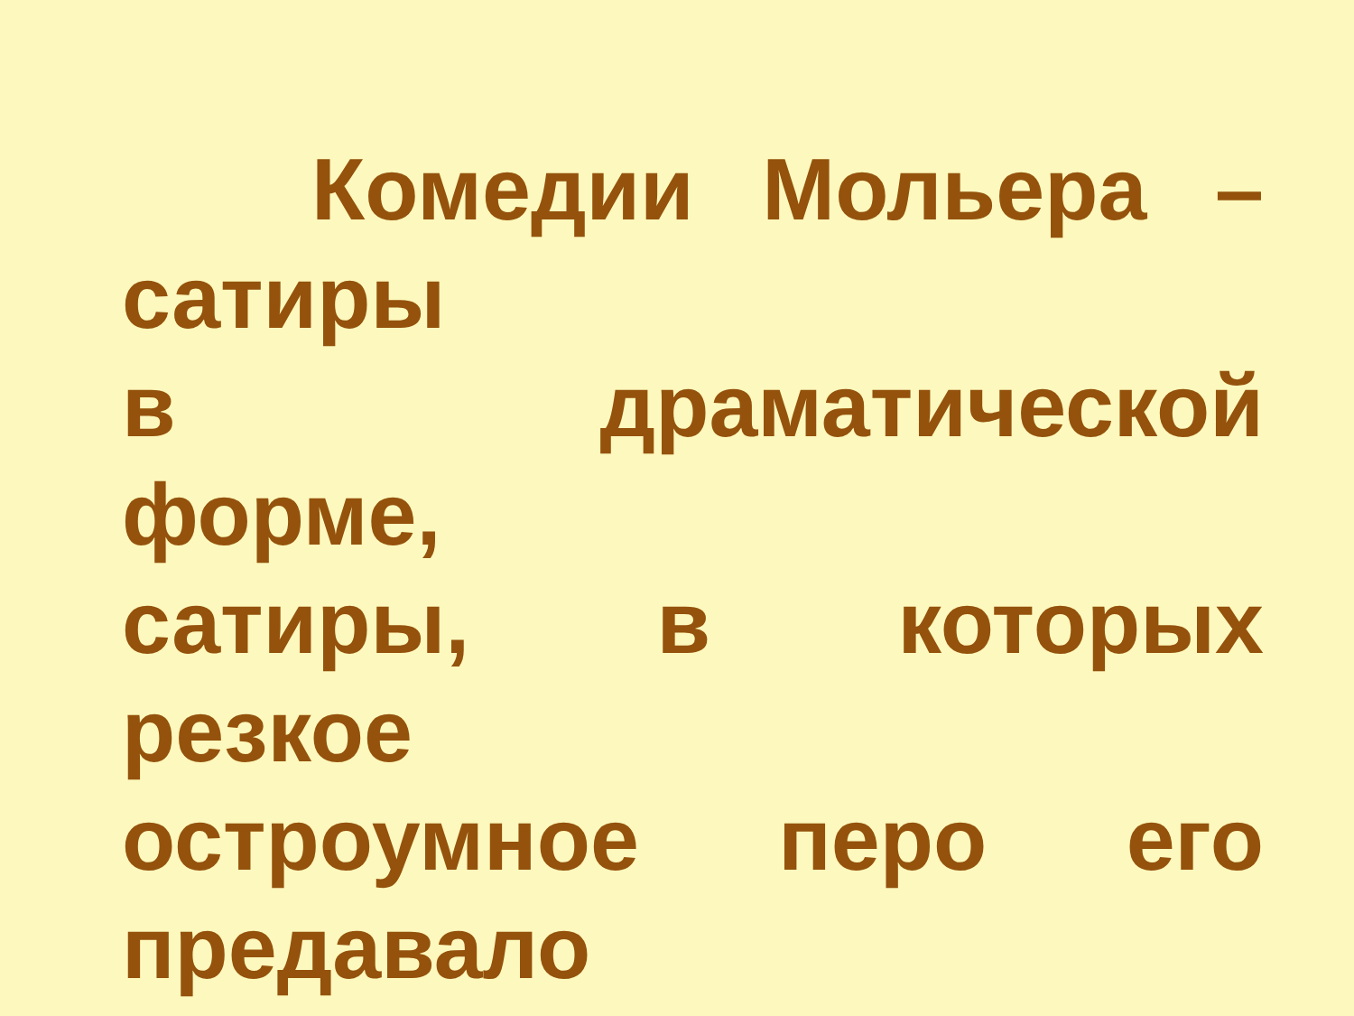Комедии Мольера –
сатиры
в драматической
форме,
сатиры, в которых
резкое
остроумное перо его
предавало